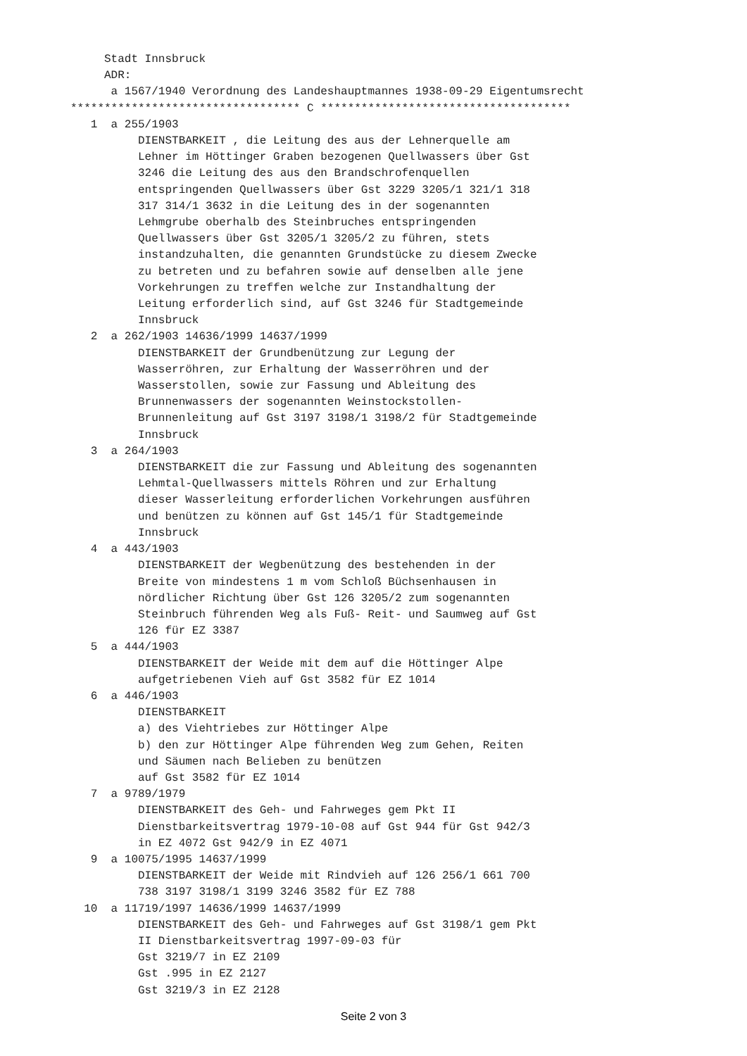Stadt Innsbruck
     ADR:
      a 1567/1940 Verordnung des Landeshauptmannes 1938-09-29 Eigentumsrecht
********************************** C *************************************
   1  a 255/1903
          DIENSTBARKEIT , die Leitung des aus der Lehnerquelle am
          Lehner im Höttinger Graben bezogenen Quellwassers über Gst
          3246 die Leitung des aus den Brandschrofenquellen
          entspringenden Quellwassers über Gst 3229 3205/1 321/1 318
          317 314/1 3632 in die Leitung des in der sogenannten
          Lehmgrube oberhalb des Steinbruches entspringenden
          Quellwassers über Gst 3205/1 3205/2 zu führen, stets
          instandzuhalten, die genannten Grundstücke zu diesem Zwecke
          zu betreten und zu befahren sowie auf denselben alle jene
          Vorkehrungen zu treffen welche zur Instandhaltung der
          Leitung erforderlich sind, auf Gst 3246 für Stadtgemeinde
          Innsbruck
   2  a 262/1903 14636/1999 14637/1999
          DIENSTBARKEIT der Grundbenützung zur Legung der
          Wasserröhren, zur Erhaltung der Wasserröhren und der
          Wasserstollen, sowie zur Fassung und Ableitung des
          Brunnenwassers der sogenannten Weinstockstollen-
          Brunnenleitung auf Gst 3197 3198/1 3198/2 für Stadtgemeinde
          Innsbruck
   3  a 264/1903
          DIENSTBARKEIT die zur Fassung und Ableitung des sogenannten
          Lehmtal-Quellwassers mittels Röhren und zur Erhaltung
          dieser Wasserleitung erforderlichen Vorkehrungen ausführen
          und benützen zu können auf Gst 145/1 für Stadtgemeinde
          Innsbruck
   4  a 443/1903
          DIENSTBARKEIT der Wegbenützung des bestehenden in der
          Breite von mindestens 1 m vom Schloß Büchsenhausen in
          nördlicher Richtung über Gst 126 3205/2 zum sogenannten
          Steinbruch führenden Weg als Fuß- Reit- und Saumweg auf Gst
          126 für EZ 3387
   5  a 444/1903
          DIENSTBARKEIT der Weide mit dem auf die Höttinger Alpe
          aufgetriebenen Vieh auf Gst 3582 für EZ 1014
   6  a 446/1903
          DIENSTBARKEIT
          a) des Viehtriebes zur Höttinger Alpe
          b) den zur Höttinger Alpe führenden Weg zum Gehen, Reiten
          und Säumen nach Belieben zu benützen
          auf Gst 3582 für EZ 1014
   7  a 9789/1979
          DIENSTBARKEIT des Geh- und Fahrweges gem Pkt II
          Dienstbarkeitsvertrag 1979-10-08 auf Gst 944 für Gst 942/3
          in EZ 4072 Gst 942/9 in EZ 4071
   9  a 10075/1995 14637/1999
          DIENSTBARKEIT der Weide mit Rindvieh auf 126 256/1 661 700
          738 3197 3198/1 3199 3246 3582 für EZ 788
  10  a 11719/1997 14636/1999 14637/1999
          DIENSTBARKEIT des Geh- und Fahrweges auf Gst 3198/1 gem Pkt
          II Dienstbarkeitsvertrag 1997-09-03 für
          Gst 3219/7 in EZ 2109
          Gst .995 in EZ 2127
          Gst 3219/3 in EZ 2128
Seite 2 von 3